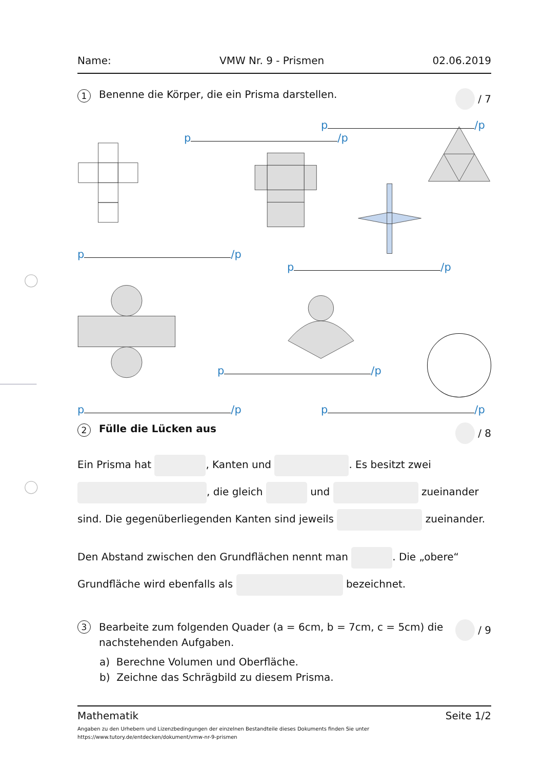Name: VMW Nr. 9 - Prismen 02.06.2019
1 Benenne die Körper, die ein Prisma darstellen.
/ 7
p /p
p /p
p /p
p /p
p /p
p /p p /p
2 Fülle die Lücken aus / 8
Ein Prisma hat , Kanten und . Es besitzt zwei
, die gleich und zueinander
sind. Die gegenüberliegenden Kanten sind jeweils zueinander.
Den Abstand zwischen den Grundflächen nennt man . Die „obere“
Grundfläche wird ebenfalls als bezeichnet.
3 Bearbeite zum folgenden Quader (a = 6cm, b = 7cm, c = 5cm) die
nachstehenden Aufgaben.
/ 9
a) Berechne Volumen und Oberfläche.
b) Zeichne das Schrägbild zu diesem Prisma.
Mathematik Seite 1/2
Angaben zu den Urhebern und Lizenzbedingungen der einzelnen Bestandteile dieses Dokuments finden Sie unter
https://www.tutory.de/entdecken/dokument/vmw-nr-9-prismen